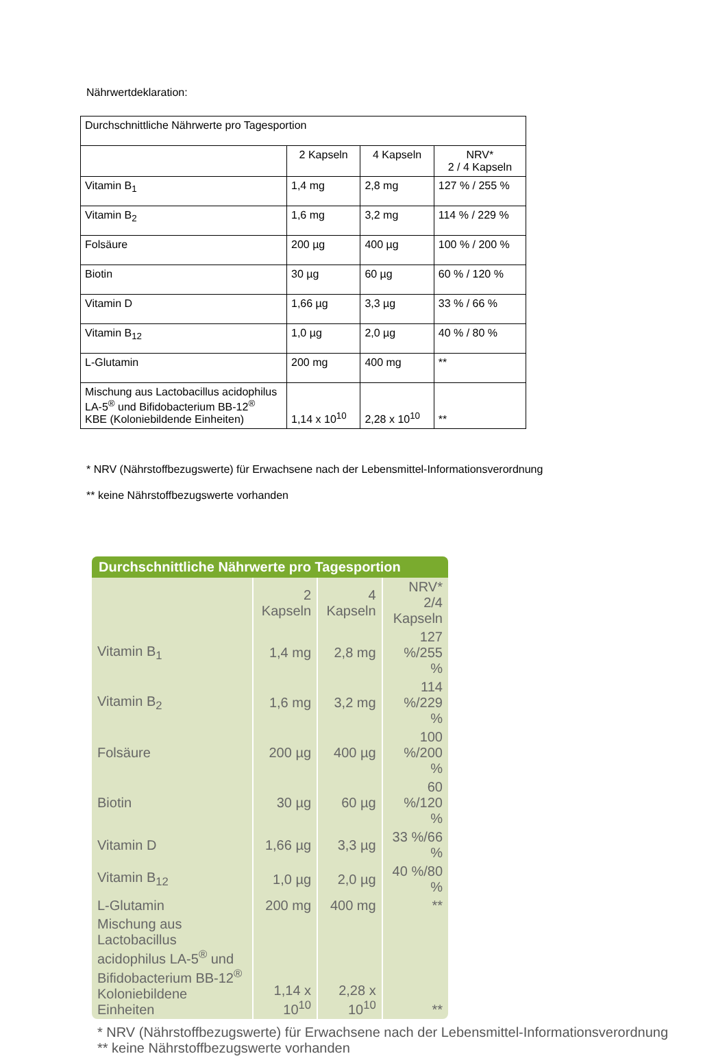Nährwertdeklaration:
| Durchschnittliche Nährwerte pro Tagesportion | | | |
| | 2 Kapseln | 4 Kapseln | NRV* 2 / 4 Kapseln |
| Vitamin B<sub>1</sub> | 1,4 mg | 2,8 mg | 127 % / 255 % |
| Vitamin B<sub>2</sub> | 1,6 mg | 3,2 mg | 114 % / 229 % |
| Folsäure | 200 µg | 400 µg | 100 % / 200 % |
| Biotin | 30 µg | 60 µg | 60 % / 120 % |
| Vitamin D | 1,66 µg | 3,3 µg | 33 % / 66 % |
| Vitamin B<sub>12</sub> | 1,0 µg | 2,0 µg | 40 % / 80 % |
| L-Glutamin | 200 mg | 400 mg | ** |
| Mischung aus Lactobacillus acidophilus LA-5<sup>®</sup> und Bifidobacterium BB-12<sup>®</sup> KBE (Koloniebildende Einheiten) | 1,14 x 10<sup>10</sup> | 2,28 x 10<sup>10</sup> | ** |
* NRV (Nährstoffbezugswerte) für Erwachsene nach der Lebensmittel-Informationsverordnung
** keine Nährstoffbezugswerte vorhanden
| Durchschnittliche Nährwerte pro Tagesportion | | | |
| --- | --- | --- | --- |
| | 2 Kapseln | 4 Kapseln | NRV* 2/4 Kapseln |
| Vitamin B<sub>1</sub> | 1,4 mg | 2,8 mg | 127 %/255 % |
| Vitamin B<sub>2</sub> | 1,6 mg | 3,2 mg | 114 %/229 % |
| Folsäure | 200 µg | 400 µg | 100 %/200 % |
| Biotin | 30 µg | 60 µg | 60 %/120 % |
| Vitamin D | 1,66 µg | 3,3 µg | 33 %/66 % |
| Vitamin B<sub>12</sub> | 1,0 µg | 2,0 µg | 40 %/80 % |
| L-Glutamin | 200 mg | 400 mg | ** |
| Mischung aus Lactobacillus acidophilus LA-5<sup>®</sup> und Bifidobacterium BB-12<sup>®</sup> Koloniebildene Einheiten | 1,14 x 10<sup>10</sup> | 2,28 x 10<sup>10</sup> | ** |
* NRV (Nährstoffbezugswerte) für Erwachsene nach der Lebensmittel-Informationsverordnung
** keine Nährstoffbezugswerte vorhanden